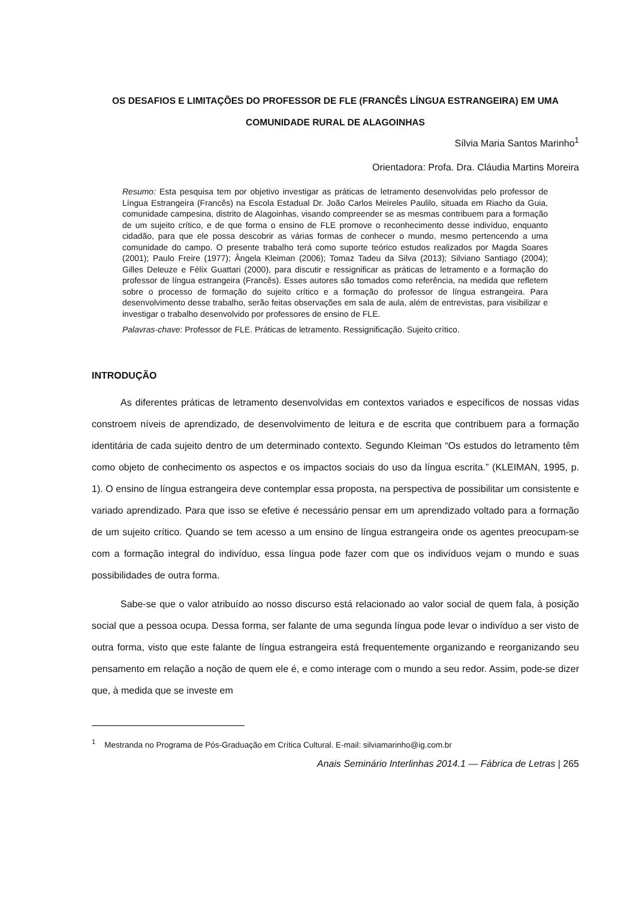OS DESAFIOS E LIMITAÇÕES DO PROFESSOR DE FLE (FRANCÊS LÍNGUA ESTRANGEIRA) EM UMA COMUNIDADE RURAL DE ALAGOINHAS
Sílvia Maria Santos Marinho<sup>1</sup>
Orientadora: Profa. Dra. Cláudia Martins Moreira
Resumo: Esta pesquisa tem por objetivo investigar as práticas de letramento desenvolvidas pelo professor de Língua Estrangeira (Francês) na Escola Estadual Dr. João Carlos Meireles Paulilo, situada em Riacho da Guia, comunidade campesina, distrito de Alagoinhas, visando compreender se as mesmas contribuem para a formação de um sujeito crítico, e de que forma o ensino de FLE promove o reconhecimento desse indivíduo, enquanto cidadão, para que ele possa descobrir as várias formas de conhecer o mundo, mesmo pertencendo a uma comunidade do campo. O presente trabalho terá como suporte teórico estudos realizados por Magda Soares (2001); Paulo Freire (1977); Ângela Kleiman (2006); Tomaz Tadeu da Silva (2013); Silviano Santiago (2004); Gilles Deleuze e Félix Guattari (2000), para discutir e ressignificar as práticas de letramento e a formação do professor de língua estrangeira (Francês). Esses autores são tomados como referência, na medida que refletem sobre o processo de formação do sujeito crítico e a formação do professor de língua estrangeira. Para desenvolvimento desse trabalho, serão feitas observações em sala de aula, além de entrevistas, para visibilizar e investigar o trabalho desenvolvido por professores de ensino de FLE.
Palavras-chave: Professor de FLE. Práticas de letramento. Ressignificação. Sujeito crítico.
INTRODUÇÃO
As diferentes práticas de letramento desenvolvidas em contextos variados e específicos de nossas vidas constroem níveis de aprendizado, de desenvolvimento de leitura e de escrita que contribuem para a formação identitária de cada sujeito dentro de um determinado contexto. Segundo Kleiman “Os estudos do letramento têm como objeto de conhecimento os aspectos e os impactos sociais do uso da língua escrita.” (KLEIMAN, 1995, p. 1). O ensino de língua estrangeira deve contemplar essa proposta, na perspectiva de possibilitar um consistente e variado aprendizado. Para que isso se efetive é necessário pensar em um aprendizado voltado para a formação de um sujeito crítico. Quando se tem acesso a um ensino de língua estrangeira onde os agentes preocupam-se com a formação integral do indivíduo, essa língua pode fazer com que os indivíduos vejam o mundo e suas possibilidades de outra forma.
Sabe-se que o valor atribuído ao nosso discurso está relacionado ao valor social de quem fala, à posição social que a pessoa ocupa. Dessa forma, ser falante de uma segunda língua pode levar o indivíduo a ser visto de outra forma, visto que este falante de língua estrangeira está frequentemente organizando e reorganizando seu pensamento em relação a noção de quem ele é, e como interage com o mundo a seu redor. Assim, pode-se dizer que, à medida que se investe em
<sup>1</sup> Mestranda no Programa de Pós-Graduação em Crítica Cultural. E-mail: silviamarinho@ig.com.br
Anais Seminário Interlinhas 2014.1 — Fábrica de Letras | 265